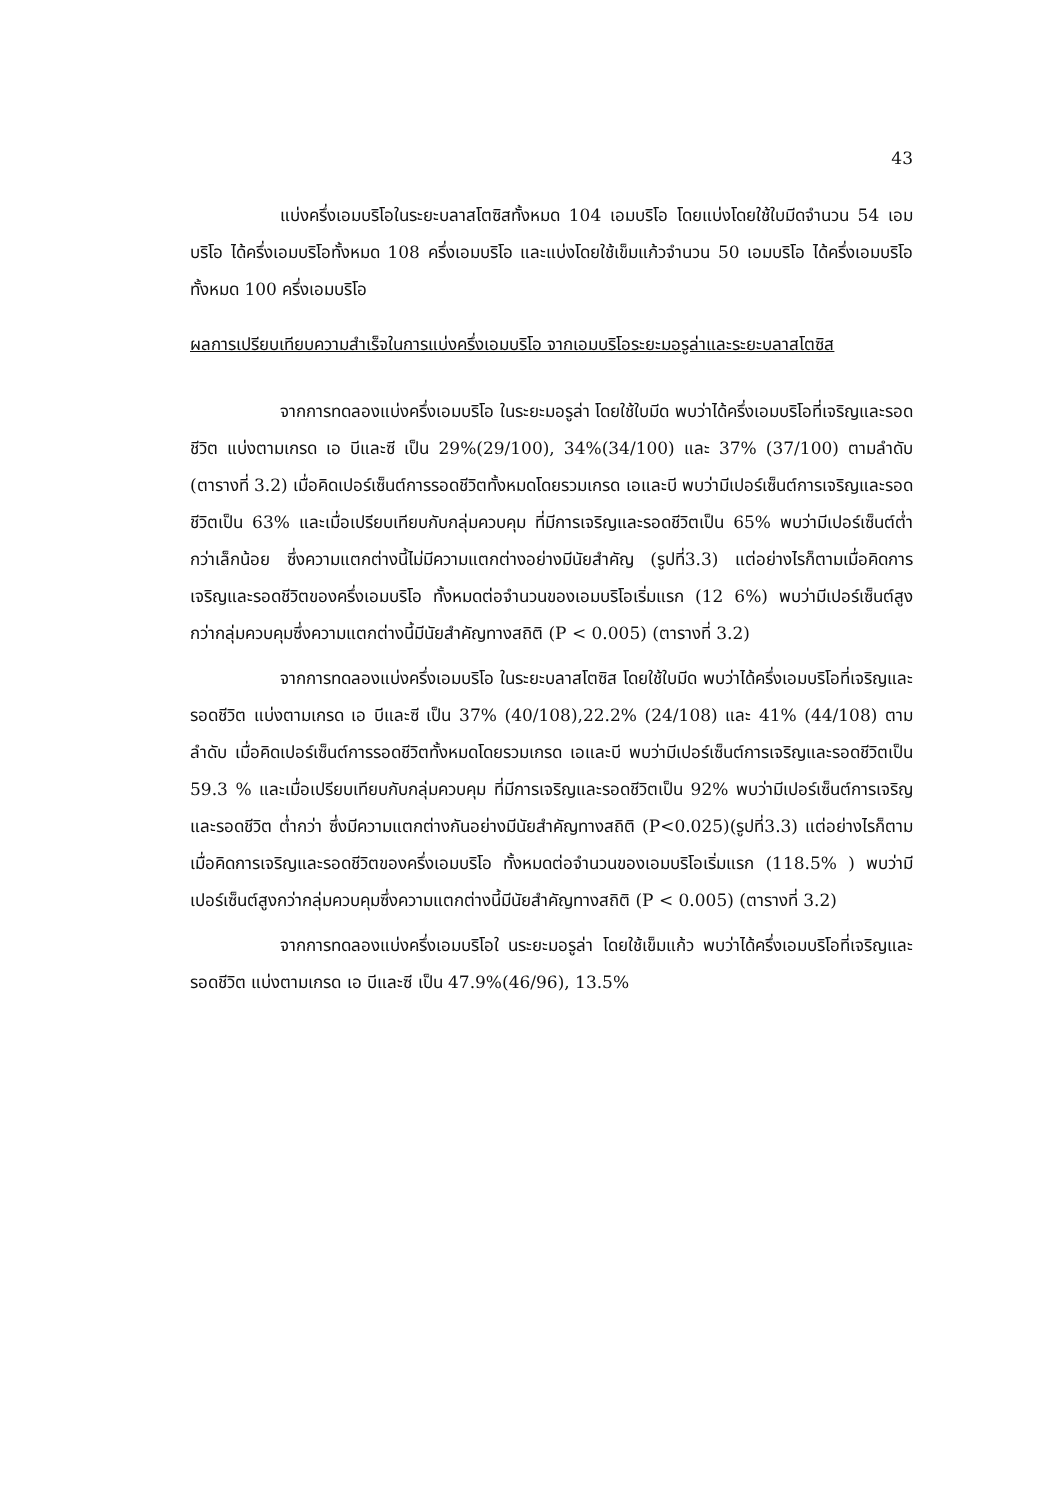43
แบ่งครึ่งเอมบริโอในระยะบลาสโตซิสทั้งหมด 104 เอมบริโอ โดยแบ่งโดยใช้ใบมีดจำนวน 54 เอมบริโอ ได้ครึ่งเอมบริโอทั้งหมด 108 ครึ่งเอมบริโอ และแบ่งโดยใช้เข็มแก้วจำนวน 50 เอมบริโอ ได้ครึ่งเอมบริโอทั้งหมด 100 ครึ่งเอมบริโอ
ผลการเปรียบเทียบความสำเร็จในการแบ่งครึ่งเอมบริโอ จากเอมบริโอระยะมอรูล่าและระยะบลาสโตซิส
จากการทดลองแบ่งครึ่งเอมบริโอ ในระยะมอรูล่า โดยใช้ใบมีด พบว่าได้ครึ่งเอมบริโอที่เจริญและรอดชีวิต แบ่งตามเกรด เอ บีและซี เป็น 29%(29/100), 34%(34/100) และ 37% (37/100) ตามลำดับ (ตารางที่ 3.2) เมื่อคิดเปอร์เซ็นต์การรอดชีวิตทั้งหมดโดยรวมเกรด เอและบี พบว่ามีเปอร์เซ็นต์การเจริญและรอดชีวิตเป็น 63% และเมื่อเปรียบเทียบกับกลุ่มควบคุม ที่มีการเจริญและรอดชีวิตเป็น 65% พบว่ามีเปอร์เซ็นต์ต่ำกว่าเล็กน้อย ซึ่งความแตกต่างนี้ไม่มีความแตกต่างอย่างมีนัยสำคัญ (รูปที่3.3) แต่อย่างไรก็ตามเมื่อคิดการเจริญและรอดชีวิตของครึ่งเอมบริโอ ทั้งหมดต่อจำนวนของเอมบริโอเริ่มแรก (12 6%) พบว่ามีเปอร์เซ็นต์สูงกว่ากลุ่มควบคุมซึ่งความแตกต่างนี้มีนัยสำคัญทางสถิติ (P < 0.005) (ตารางที่ 3.2)
จากการทดลองแบ่งครึ่งเอมบริโอ ในระยะบลาสโตซิส โดยใช้ใบมีด พบว่าได้ครึ่งเอมบริโอที่เจริญและรอดชีวิต แบ่งตามเกรด เอ บีและซี เป็น 37% (40/108),22.2% (24/108) และ 41% (44/108) ตามลำดับ เมื่อคิดเปอร์เซ็นต์การรอดชีวิตทั้งหมดโดยรวมเกรด เอและบี พบว่ามีเปอร์เซ็นต์การเจริญและรอดชีวิตเป็น 59.3 % และเมื่อเปรียบเทียบกับกลุ่มควบคุม ที่มีการเจริญและรอดชีวิตเป็น 92% พบว่ามีเปอร์เซ็นต์การเจริญและรอดชีวิต ต่ำกว่า ซึ่งมีความแตกต่างกันอย่างมีนัยสำคัญทางสถิติ (P<0.025)(รูปที่3.3) แต่อย่างไรก็ตามเมื่อคิดการเจริญและรอดชีวิตของครึ่งเอมบริโอ ทั้งหมดต่อจำนวนของเอมบริโอเริ่มแรก (118.5% ) พบว่ามีเปอร์เซ็นต์สูงกว่ากลุ่มควบคุมซึ่งความแตกต่างนี้มีนัยสำคัญทางสถิติ (P < 0.005) (ตารางที่ 3.2)
จากการทดลองแบ่งครึ่งเอมบริโอใ นระยะมอรูล่า โดยใช้เข็มแก้ว พบว่าได้ครึ่งเอมบริโอที่เจริญและรอดชีวิต แบ่งตามเกรด เอ บีและซี เป็น 47.9%(46/96), 13.5%